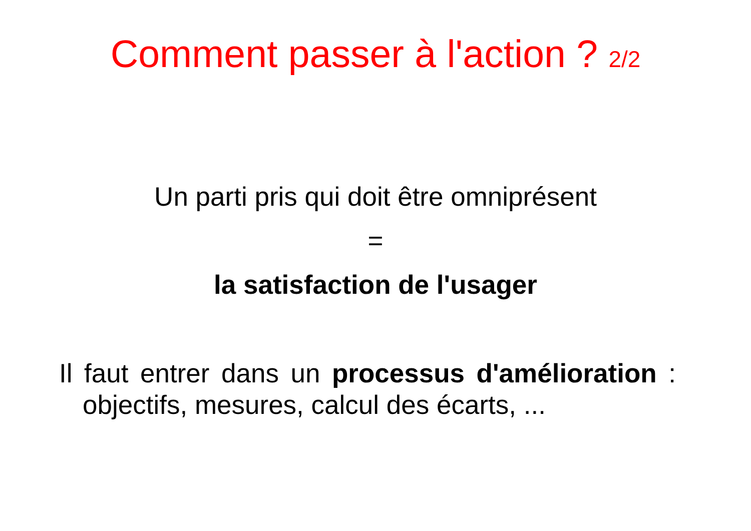Comment passer à l'action ? 2/2
Un parti pris qui doit être omniprésent
=
la satisfaction de l'usager
Il faut entrer dans un processus d'amélioration : objectifs, mesures, calcul des écarts, ...